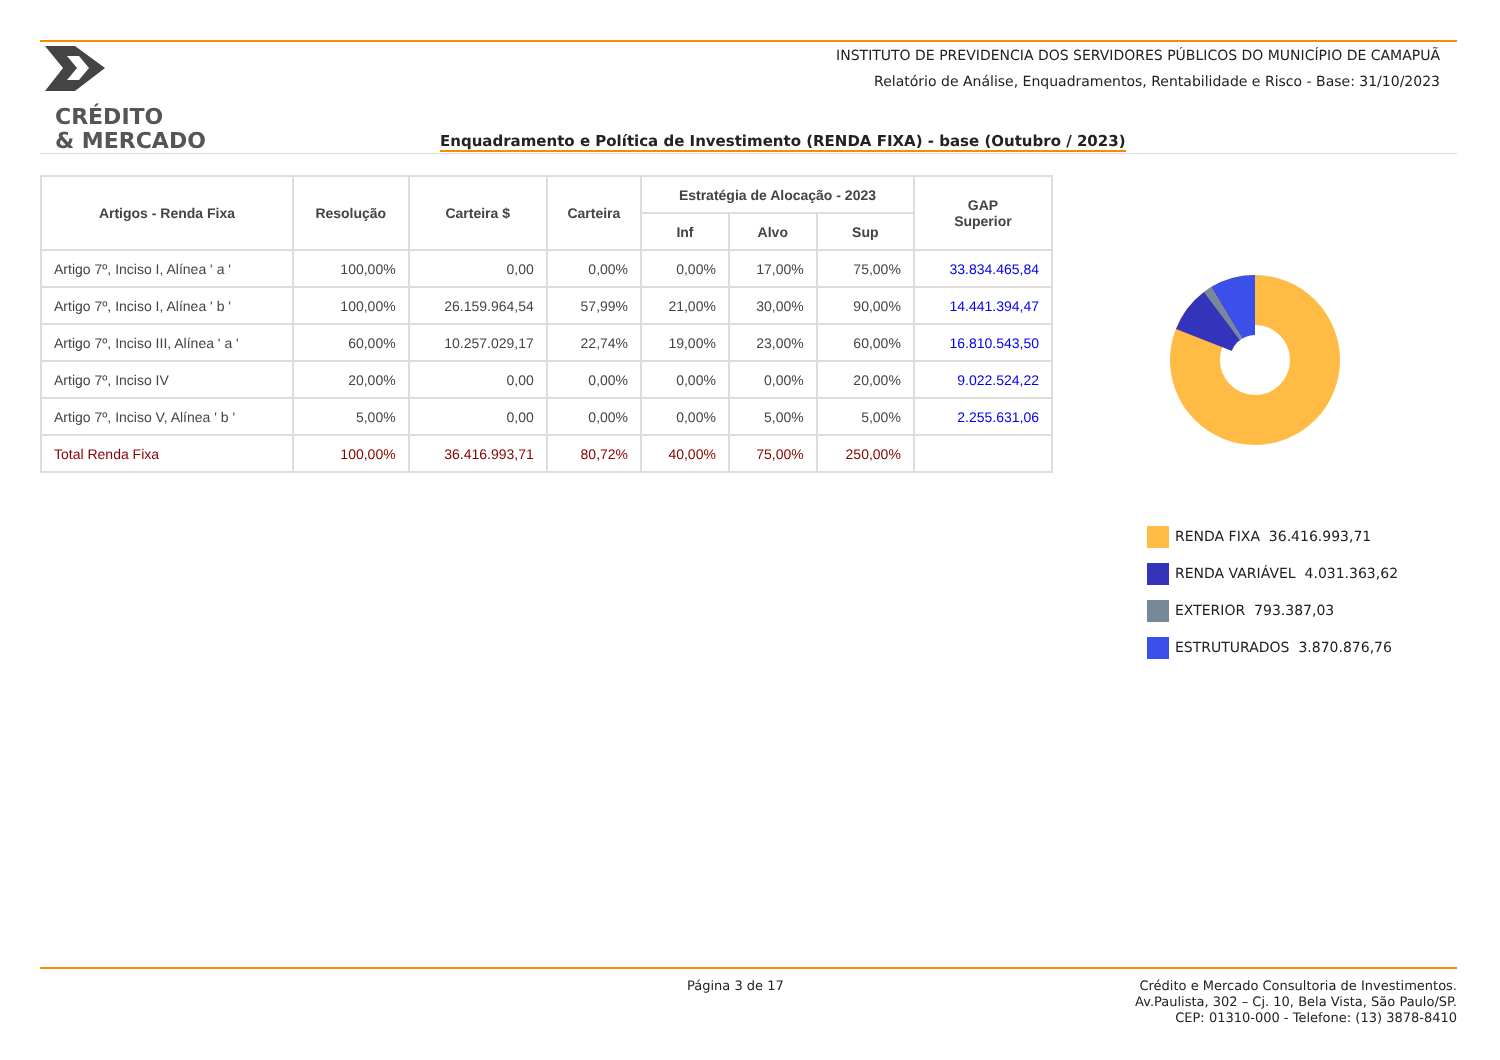INSTITUTO DE PREVIDENCIA DOS SERVIDORES PÚBLICOS DO MUNICÍPIO DE CAMAPUÃ
Relatório de Análise, Enquadramentos, Rentabilidade e Risco - Base: 31/10/2023
CRÉDITO
& MERCADO
Enquadramento e Política de Investimento (RENDA FIXA) - base (Outubro / 2023)
| Artigos - Renda Fixa | Resolução | Carteira $ | Carteira | Estratégia de Alocação - 2023 | | | GAP Superior |
| --- | --- | --- | --- | --- | --- | --- | --- |
| | | | | Inf | Alvo | Sup | |
| Artigo 7º, Inciso I, Alínea ' a ' | 100,00% | 0,00 | 0,00% | 0,00% | 17,00% | 75,00% | 33.834.465,84 |
| Artigo 7º, Inciso I, Alínea ' b ' | 100,00% | 26.159.964,54 | 57,99% | 21,00% | 30,00% | 90,00% | 14.441.394,47 |
| Artigo 7º, Inciso III, Alínea ' a ' | 60,00% | 10.257.029,17 | 22,74% | 19,00% | 23,00% | 60,00% | 16.810.543,50 |
| Artigo 7º, Inciso IV | 20,00% | 0,00 | 0,00% | 0,00% | 0,00% | 20,00% | 9.022.524,22 |
| Artigo 7º, Inciso V, Alínea ' b ' | 5,00% | 0,00 | 0,00% | 0,00% | 5,00% | 5,00% | 2.255.631,06 |
| Total Renda Fixa | 100,00% | 36.416.993,71 | 80,72% | 40,00% | 75,00% | 250,00% | |
RENDA FIXA 36.416.993,71
RENDA VARIÁVEL 4.031.363,62
EXTERIOR 793.387,03
ESTRUTURADOS 3.870.876,76
Página 3 de 17
Crédito e Mercado Consultoria de Investimentos.
Av.Paulista, 302 – Cj. 10, Bela Vista, São Paulo/SP.
CEP: 01310-000 - Telefone: (13) 3878-8410